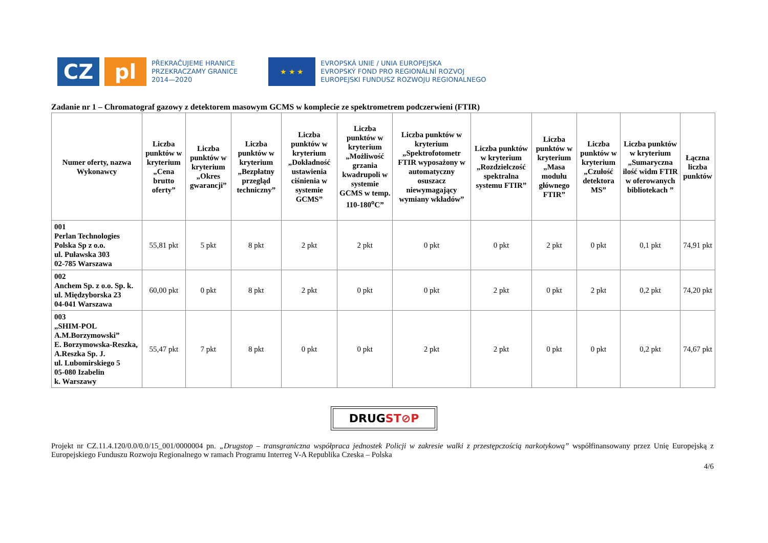CZ pl
PŘEKRAČUJEME HRANICE
PRZEKRACZAMY GRANICE
2014—2020
★ ★ ★
EVROPSKÁ UNIE / UNIA EUROPEJSKA
EVROPSKÝ FOND PRO REGIONÁLNÍ ROZVOJ
EUROPEJSKI FUNDUSZ ROZWOJU REGIONALNEGO
Zadanie nr 1 – Chromatograf gazowy z detektorem masowym GCMS w komplecie ze spektrometrem podczerwieni (FTIR)
| Numer oferty, nazwa Wykonawcy | Liczba punktów w kryterium „Cena brutto oferty” | Liczba punktów w kryterium „Okres gwarancji” | Liczba punktów w kryterium „Bezpłatny przegląd techniczny” | Liczba punktów w kryterium „Dokładność ustawienia ciśnienia w systemie GCMS” | Liczba punktów w kryterium „Możliwość grzania kwadrupoli w systemie GCMS w temp. 110-180<sup>o</sup>C” | Liczba punktów w kryterium „Spektrofotometr FTIR wyposażony w automatyczny osuszacz niewymagający wymiany wkładów” | Liczba punktów w kryterium „Rozdzielczość spektralna systemu FTIR” | Liczba punktów w kryterium „Masa modułu głównego FTIR” | Liczba punktów w kryterium „Czułość detektora MS” | Liczba punktów w kryterium „Sumaryczna ilość widm FTIR w oferowanych bibliotekach ” | Łączna liczba punktów |
| --- | --- | --- | --- | --- | --- | --- | --- | --- | --- | --- | --- |
| 001 Perlan Technologies Polska Sp z o.o. ul. Puławska 303 02-785 Warszawa | 55,81 pkt | 5 pkt | 8 pkt | 2 pkt | 2 pkt | 0 pkt | 0 pkt | 2 pkt | 0 pkt | 0,1 pkt | 74,91 pkt |
| 002 Anchem Sp. z o.o. Sp. k. ul. Międzyborska 23 04-041 Warszawa | 60,00 pkt | 0 pkt | 8 pkt | 2 pkt | 0 pkt | 0 pkt | 2 pkt | 0 pkt | 2 pkt | 0,2 pkt | 74,20 pkt |
| 003 „SHIM-POL A.M.Borzymowski” E. Borzymowska-Reszka, A.Reszka Sp. J. ul. Lubomirskiego 5 05-080 Izabelin k. Warszawy | 55,47 pkt | 7 pkt | 8 pkt | 0 pkt | 0 pkt | 2 pkt | 2 pkt | 0 pkt | 0 pkt | 0,2 pkt | 74,67 pkt |
DRUGST⊘P
Projekt nr CZ.11.4.120/0.0/0.0/15_001/0000004 pn. „Drugstop – transgraniczna współpraca jednostek Policji w zakresie walki z przestępczością narkotykową” współfinansowany przez Unię Europejską z Europejskiego Funduszu Rozwoju Regionalnego w ramach Programu Interreg V-A Republika Czeska – Polska
4/6